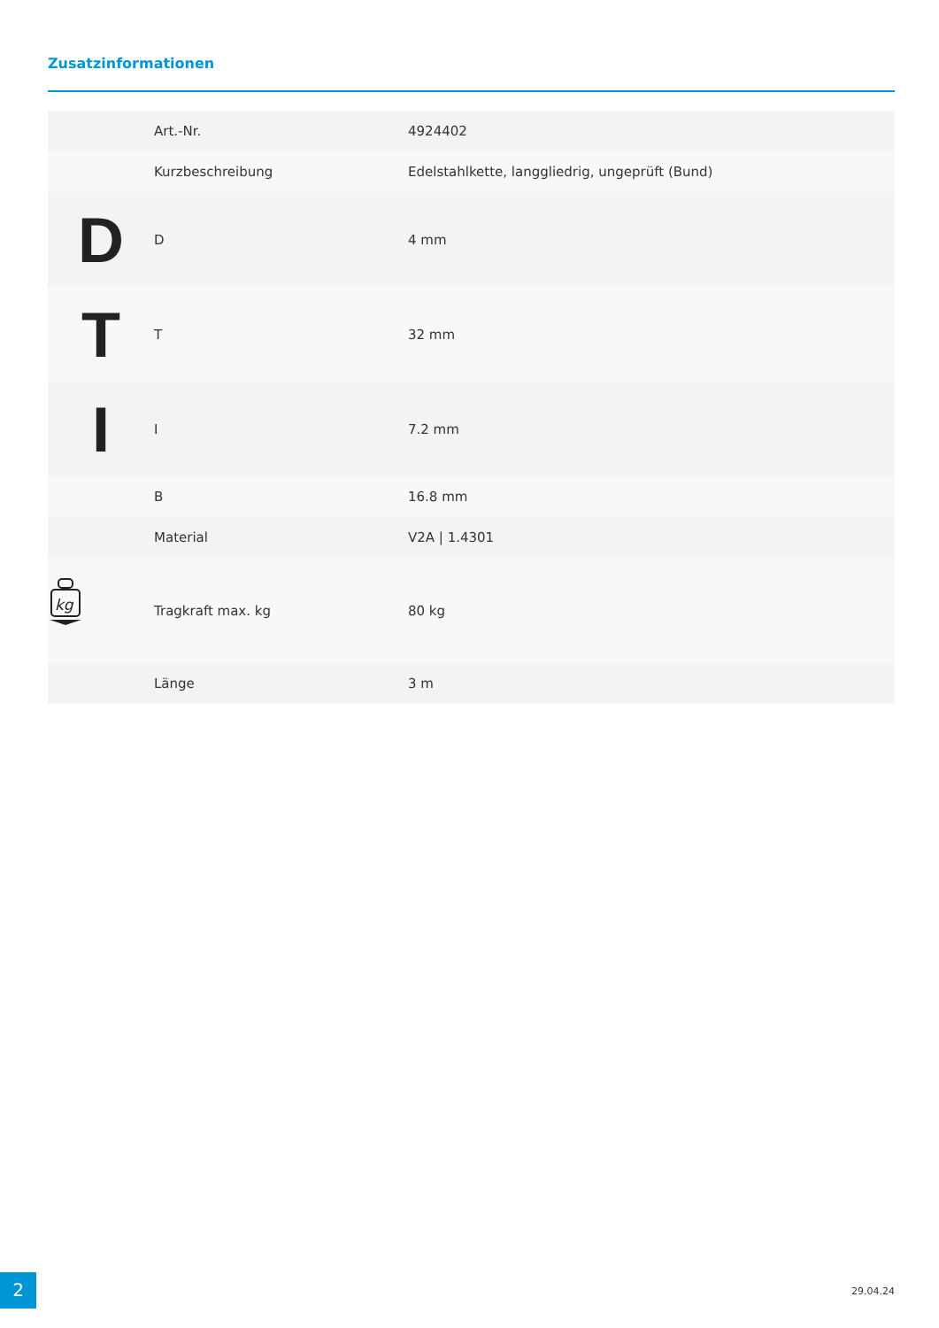Zusatzinformationen
| | Art.-Nr. | 4924402 |
| | Kurzbeschreibung | Edelstahlkette, langgliedrig, ungeprüft (Bund) |
| D | D | 4 mm |
| T | T | 32 mm |
| I | I | 7.2 mm |
| | B | 16.8 mm |
| | Material | V2A / 1.4301 |
| kg | Tragkraft max. kg | 80 kg |
| | Länge | 3 m |
2 29.04.24